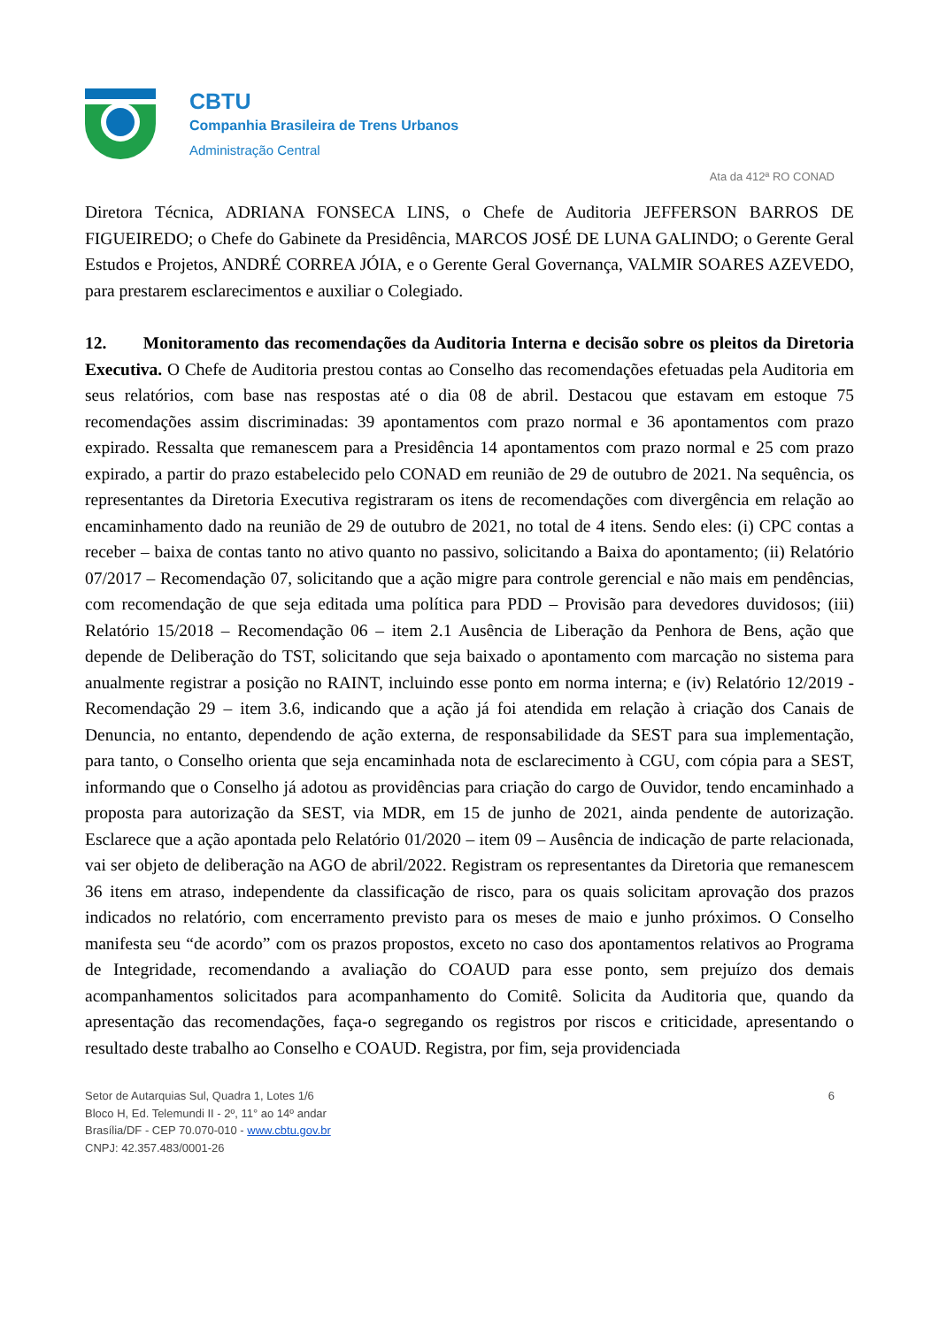CBTU
Companhia Brasileira de Trens Urbanos
Administração Central
Ata da 412ª RO CONAD
Diretora Técnica, ADRIANA FONSECA LINS, o Chefe de Auditoria JEFFERSON BARROS DE FIGUEIREDO; o Chefe do Gabinete da Presidência, MARCOS JOSÉ DE LUNA GALINDO; o Gerente Geral Estudos e Projetos, ANDRÉ CORREA JÓIA, e o Gerente Geral Governança, VALMIR SOARES AZEVEDO, para prestarem esclarecimentos e auxiliar o Colegiado.
12. Monitoramento das recomendações da Auditoria Interna e decisão sobre os pleitos da Diretoria Executiva. O Chefe de Auditoria prestou contas ao Conselho das recomendações efetuadas pela Auditoria em seus relatórios, com base nas respostas até o dia 08 de abril. Destacou que estavam em estoque 75 recomendações assim discriminadas: 39 apontamentos com prazo normal e 36 apontamentos com prazo expirado. Ressalta que remanescem para a Presidência 14 apontamentos com prazo normal e 25 com prazo expirado, a partir do prazo estabelecido pelo CONAD em reunião de 29 de outubro de 2021. Na sequência, os representantes da Diretoria Executiva registraram os itens de recomendações com divergência em relação ao encaminhamento dado na reunião de 29 de outubro de 2021, no total de 4 itens. Sendo eles: (i) CPC contas a receber – baixa de contas tanto no ativo quanto no passivo, solicitando a Baixa do apontamento; (ii) Relatório 07/2017 – Recomendação 07, solicitando que a ação migre para controle gerencial e não mais em pendências, com recomendação de que seja editada uma política para PDD – Provisão para devedores duvidosos; (iii) Relatório 15/2018 – Recomendação 06 – item 2.1 Ausência de Liberação da Penhora de Bens, ação que depende de Deliberação do TST, solicitando que seja baixado o apontamento com marcação no sistema para anualmente registrar a posição no RAINT, incluindo esse ponto em norma interna; e (iv) Relatório 12/2019 - Recomendação 29 – item 3.6, indicando que a ação já foi atendida em relação à criação dos Canais de Denuncia, no entanto, dependendo de ação externa, de responsabilidade da SEST para sua implementação, para tanto, o Conselho orienta que seja encaminhada nota de esclarecimento à CGU, com cópia para a SEST, informando que o Conselho já adotou as providências para criação do cargo de Ouvidor, tendo encaminhado a proposta para autorização da SEST, via MDR, em 15 de junho de 2021, ainda pendente de autorização. Esclarece que a ação apontada pelo Relatório 01/2020 – item 09 – Ausência de indicação de parte relacionada, vai ser objeto de deliberação na AGO de abril/2022. Registram os representantes da Diretoria que remanescem 36 itens em atraso, independente da classificação de risco, para os quais solicitam aprovação dos prazos indicados no relatório, com encerramento previsto para os meses de maio e junho próximos. O Conselho manifesta seu “de acordo” com os prazos propostos, exceto no caso dos apontamentos relativos ao Programa de Integridade, recomendando a avaliação do COAUD para esse ponto, sem prejuízo dos demais acompanhamentos solicitados para acompanhamento do Comitê. Solicita da Auditoria que, quando da apresentação das recomendações, faça-o segregando os registros por riscos e criticidade, apresentando o resultado deste trabalho ao Conselho e COAUD. Registra, por fim, seja providenciada
Setor de Autarquias Sul, Quadra 1, Lotes 1/6
Bloco H, Ed. Telemundi II - 2º, 11° ao 14º andar
Brasília/DF - CEP 70.070-010 - www.cbtu.gov.br
CNPJ: 42.357.483/0001-26
6